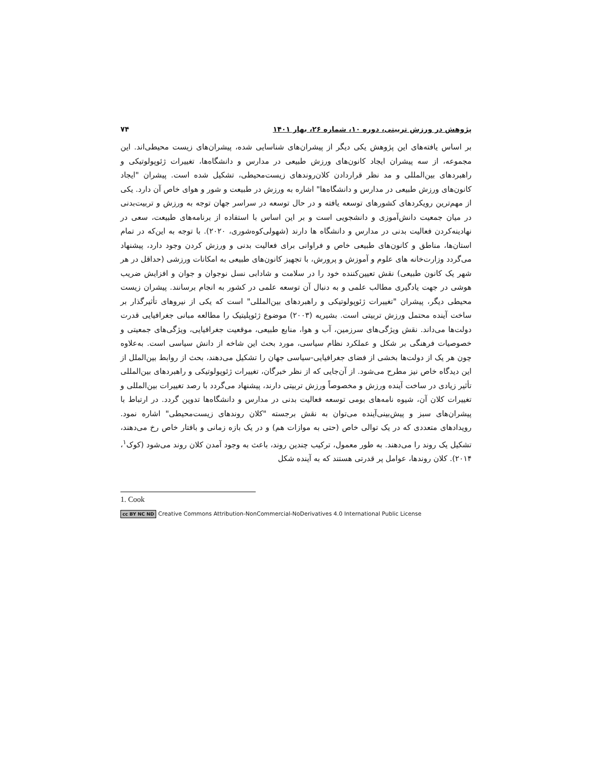پژوهش در ورزش تربیتی، دوره ۱۰، شماره ۲۶، بهار ۱۴۰۱ ۷۴
بر اساس یافته‌های این پژوهش یکی دیگر از پیشران‌های شناسایی شده، پیشران‌های زیست محیطی‌اند. این مجموعه، از سه پیشران ایجاد کانون‌های ورزش طبیعی در مدارس و دانشگاه‌ها، تغییرات ژئوپولوتیکی و راهبردهای بین‌المللی و مد نظر قراردادن کلان‌روندهای زیست‌محیطی، تشکیل شده است. پیشران "ایجاد کانون‌های ورزش طبیعی در مدارس و دانشگاه‌ها" اشاره به ورزش در طبیعت و شور و هوای خاص آن دارد. یکی از مهم‌ترین رویکردهای کشورهای توسعه یافته و در حال توسعه در سراسر جهان توجه به ورزش و تربیت‌بدنی در میان جمعیت دانش‌آموزی و دانشجویی است و بر این اساس با استفاده از برنامه‌های طبیعت، سعی در نهادینه‌کردن فعالیت بدنی در مدارس و دانشگاه ها دارند (شهولی‌کوه‌شوری، ۲۰۲۰). با توجه به این‌که در تمام استان‌ها، مناطق و کانون‌های طبیعی خاص و فراوانی برای فعالیت بدنی و ورزش کردن وجود دارد، پیشنهاد می‌گردد وزارت‌خانه های علوم و آموزش و پرورش، با تجهیز کانون‌های طبیعی به امکانات ورزشی (حداقل در هر شهر یک کانون طبیعی) نقش تعیین‌کننده خود را در سلامت و شادابی نسل نوجوان و جوان و افزایش ضریب هوشی در جهت یادگیری مطالب علمی و به دنبال آن توسعه علمی در کشور به انجام برسانند. پیشران زیست محیطی دیگر، پیشران "تغییرات ژئوپولوتیکی و راهبردهای بین‌المللی" است که یکی از نیروهای تأثیرگذار بر ساخت آینده محتمل ورزش تربیتی است. بشیریه (۲۰۰۳) موضوع ژئوپلیتیک را مطالعه مبانی جغرافیایی قدرت دولت‌ها می‌داند. نقش ویژگی‌های سرزمین، آب و هوا، منابع طبیعی، موقعیت جغرافیایی، ویژگی‌های جمعیتی و خصوصیات فرهنگی بر شکل و عملکرد نظام سیاسی، مورد بحث این شاخه از دانش سیاسی است. به‌علاوه چون هر یک از دولت‌ها بخشی از فضای جغرافیایی-سیاسی جهان را تشکیل می‌دهند، بحث از روابط بین‌الملل از این دیدگاه خاص نیز مطرح می‌شود. از آن‌جایی که از نظر خبرگان، تغییرات ژئوپولوتیکی و راهبردهای بین‌المللی تأثیر زیادی در ساخت آینده ورزش و مخصوصاً ورزش تربیتی دارند، پیشنهاد می‌گردد با رصد تغییرات بین‌المللی و تغییرات کلان آن، شیوه نامه‌های بومی توسعه فعالیت بدنی در مدارس و دانشگاه‌ها تدوین گردد. در ارتباط با پیشران‌های سبز و پیش‌بینی‌آینده می‌توان به نقش برجسته "کلان روندهای زیست‌محیطی" اشاره نمود. رویدادهای متعددی که در یک توالی خاص (حتی به موازات هم) و در یک بازه زمانی و بافتار خاص رخ می‌دهند، تشکیل یک روند را می‌دهند. به طور معمول، ترکیب چندین روند، باعث به وجود آمدن کلان روند می‌شود (کوک<sup>۱</sup>، ۲۰۱۴). کلان روندها، عوامل پر قدرتی هستند که به آینده شکل
1. Cook
cc BY NC ND Creative Commons Attribution-NonCommercial-NoDerivatives 4.0 International Public License